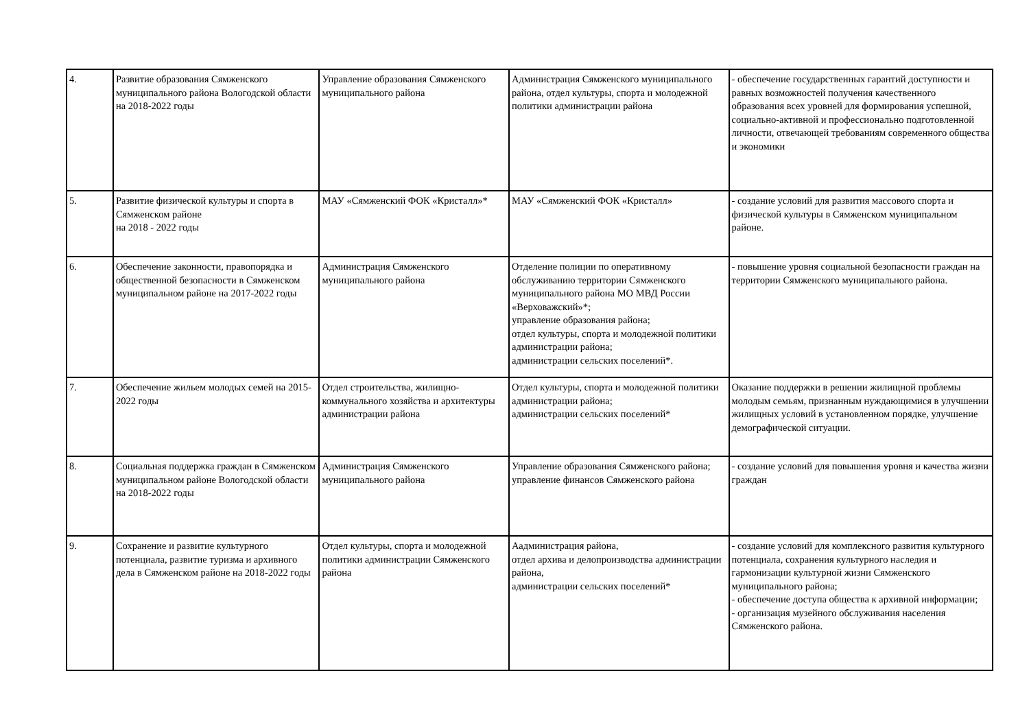| 4. | Развитие образования Сямженского муниципального района Вологодской области на 2018-2022 годы | Управление образования Сямженского муниципального района | Администрация Сямженского муниципального района, отдел культуры, спорта и молодежной политики администрации района | - обеспечение государственных гарантий доступности и равных возможностей получения качественного образования всех уровней для формирования успешной, социально-активной и профессионально подготовленной личности, отвечающей требованиям современного общества и экономики |
| 5. | Развитие физической культуры и спорта в Сямженском районе на 2018 - 2022 годы | МАУ «Сямженский ФОК «Кристалл»* | МАУ «Сямженский ФОК «Кристалл» | - создание условий для развития массового спорта и физической культуры в Сямженском муниципальном районе. |
| 6. | Обеспечение законности, правопорядка и общественной безопасности в Сямженском муниципальном районе на 2017-2022 годы | Администрация Сямженского муниципального района | Отделение полиции по оперативному обслуживанию территории Сямженского муниципального района МО МВД России «Верховажский»*; управление образования района; отдел культуры, спорта и молодежной политики администрации района; администрации сельских поселений*. | - повышение уровня социальной безопасности граждан на территории Сямженского муниципального района. |
| 7. | Обеспечение жильем молодых семей на 2015-2022 годы | Отдел строительства, жилищно-коммунального хозяйства и архитектуры администрации района | Отдел культуры, спорта и молодежной политики администрации района; администрации сельских поселений* | Оказание поддержки в решении жилищной проблемы молодым семьям, признанным нуждающимися в улучшении жилищных условий в установленном порядке, улучшение демографической ситуации. |
| 8. | Социальная поддержка граждан в Сямженском муниципальном районе Вологодской области на 2018-2022 годы | Администрация Сямженского муниципального района | Управление образования Сямженского района; управление финансов Сямженского района | - создание условий для повышения уровня и качества жизни граждан |
| 9. | Сохранение и развитие культурного потенциала, развитие туризма и архивного дела в Сямженском районе на 2018-2022 годы | Отдел культуры, спорта и молодежной политики администрации Сямженского района | Аадминистрация района, отдел архива и делопроизводства администрации района, администрации сельских поселений* | - создание условий для комплексного развития культурного потенциала, сохранения культурного наследия и гармонизации культурной жизни Сямженского муниципального района; - обеспечение доступа общества к архивной информации; - организация музейного обслуживания населения Сямженского района. |